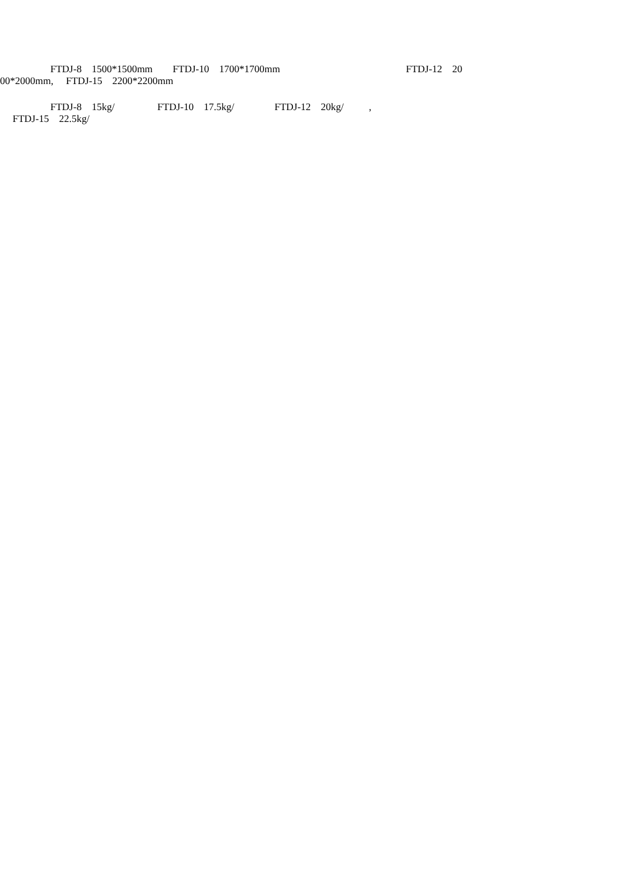FTDJ-8 1500*1500mm FTDJ-10 1700*1700mm FTDJ-12 20
00*2000mm, FTDJ-15 2200*2200mm
FTDJ-8 15kg/ FTDJ-10 17.5kg/ FTDJ-12 20kg/ ,
FTDJ-15 22.5kg/